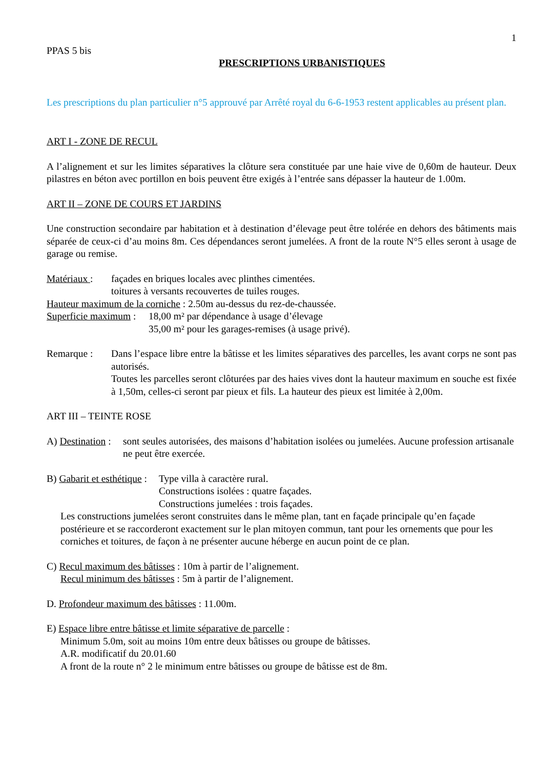1
PPAS 5 bis
PRESCRIPTIONS URBANISTIQUES
Les prescriptions du plan particulier n°5 approuvé par Arrêté royal du 6-6-1953 restent applicables au présent plan.
ART I - ZONE DE RECUL
A l’alignement et sur les limites séparatives la clôture sera constituée par une haie vive de 0,60m de hauteur. Deux pilastres en béton avec portillon en bois peuvent être exigés à l’entrée sans dépasser la hauteur de 1.00m.
ART II – ZONE DE COURS ET JARDINS
Une construction secondaire par habitation et à destination d’élevage peut être tolérée en dehors des bâtiments mais séparée de ceux-ci d’au moins 8m. Ces dépendances seront jumelées. A front de la route N°5 elles seront à usage de garage ou remise.
Matériaux :
façades en briques locales avec plinthes cimentées.
toitures à versants recouvertes de tuiles rouges.
Hauteur maximum de la corniche : 2.50m au-dessus du rez-de-chaussée.
Superficie maximum :
18,00 m² par dépendance à usage d’élevage
35,00 m² pour les garages-remises (à usage privé).
Remarque : Dans l’espace libre entre la bâtisse et les limites séparatives des parcelles, les avant corps ne sont pas autorisés.
Toutes les parcelles seront clôturées par des haies vives dont la hauteur maximum en souche est fixée à 1,50m, celles-ci seront par pieux et fils. La hauteur des pieux est limitée à 2,00m.
ART III – TEINTE ROSE
A) Destination :
sont seules autorisées, des maisons d’habitation isolées ou jumelées. Aucune profession artisanale ne peut être exercée.
B) Gabarit et esthétique :
Type villa à caractère rural.
Constructions isolées : quatre façades.
Constructions jumelées : trois façades.
Les constructions jumelées seront construites dans le même plan, tant en façade principale qu’en façade postérieure et se raccorderont exactement sur le plan mitoyen commun, tant pour les ornements que pour les corniches et toitures, de façon à ne présenter aucune héberge en aucun point de ce plan.
C) Recul maximum des bâtisses : 10m à partir de l’alignement.
Recul minimum des bâtisses : 5m à partir de l’alignement.
D. Profondeur maximum des bâtisses : 11.00m.
E) Espace libre entre bâtisse et limite séparative de parcelle :
Minimum 5.0m, soit au moins 10m entre deux bâtisses ou groupe de bâtisses.
A.R. modificatif du 20.01.60
A front de la route n° 2 le minimum entre bâtisses ou groupe de bâtisse est de 8m.